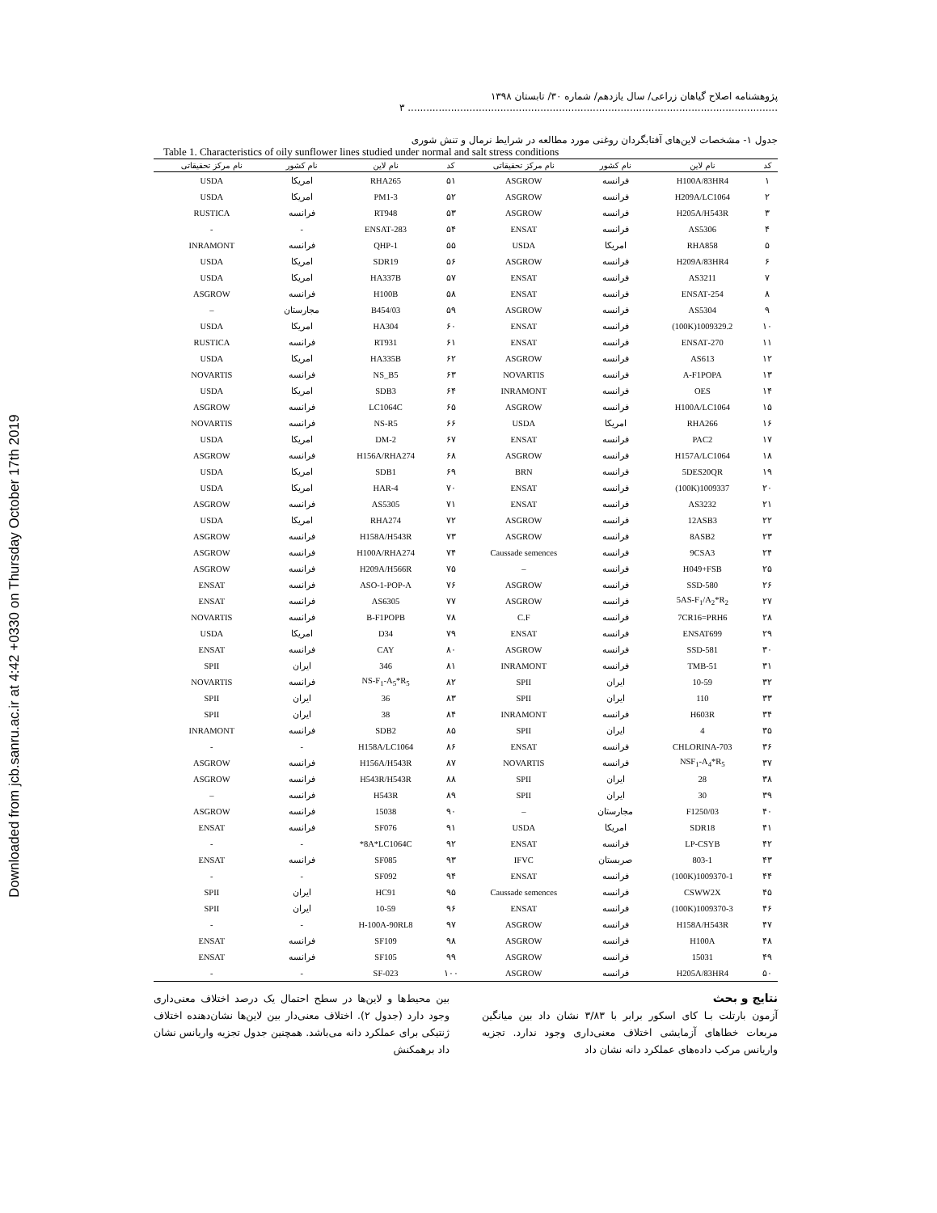Downloaded from jcb.sanru.ac.ir at 4:42 +0330 on Thursday October 17th 2019
پژوهشنامه اصلاح گیاهان زراعی/ سال یازدهم/ شماره ۳۰/ تابستان ۱۳۹۸ ........................................................................................................................ ۳
جدول ۱- مشخصات لاین‌های آفتابگردان روغنی مورد مطالعه در شرایط نرمال و تنش شوری
Table 1. Characteristics of oily sunflower lines studied under normal and salt stress conditions
| کد | نام لاین | نام کشور | نام مرکز تحقیقاتی | کد | نام لاین | نام کشور | نام مرکز تحقیقاتی |
| --- | --- | --- | --- | --- | --- | --- | --- |
| ۱ | H100A/83HR4 | فرانسه | ASGROW | ۵۱ | RHA265 | امریکا | USDA |
| ۲ | H209A/LC1064 | فرانسه | ASGROW | ۵۲ | PM1-3 | امریکا | USDA |
| ۳ | H205A/H543R | فرانسه | ASGROW | ۵۳ | RT948 | فرانسه | RUSTICA |
| ۴ | AS5306 | فرانسه | ENSAT | ۵۴ | 283-ENSAT | - | - |
| ۵ | RHA858 | امریکا | USDA | ۵۵ | QHP-1 | فرانسه | INRAMONT |
| ۶ | H209A/83HR4 | فرانسه | ASGROW | ۵۶ | SDR19 | امریکا | USDA |
| ۷ | AS3211 | فرانسه | ENSAT | ۵۷ | HA337B | امریکا | USDA |
| ۸ | 254-ENSAT | فرانسه | ENSAT | ۵۸ | H100B | فرانسه | ASGROW |
| ۹ | AS5304 | فرانسه | ASGROW | ۵۹ | B454/03 | مجارستان | – |
| ۱۰ | 1009329.2(100K) | فرانسه | ENSAT | ۶۰ | HA304 | امریکا | USDA |
| ۱۱ | 270-ENSAT | فرانسه | ENSAT | ۶۱ | RT931 | فرانسه | RUSTICA |
| ۱۲ | AS613 | فرانسه | ASGROW | ۶۲ | HA335B | امریکا | USDA |
| ۱۳ | A-F1POPA | فرانسه | NOVARTIS | ۶۳ | NS_B5 | فرانسه | NOVARTIS |
| ۱۴ | OES | فرانسه | INRAMONT | ۶۴ | SDB3 | امریکا | USDA |
| ۱۵ | H100A/LC1064 | فرانسه | ASGROW | ۶۵ | LC1064C | فرانسه | ASGROW |
| ۱۶ | RHA266 | امریکا | USDA | ۶۶ | NS-R5 | فرانسه | NOVARTIS |
| ۱۷ | PAC2 | فرانسه | ENSAT | ۶۷ | DM-2 | امریکا | USDA |
| ۱۸ | H157A/LC1064 | فرانسه | ASGROW | ۶۸ | H156A/RHA274 | فرانسه | ASGROW |
| ۱۹ | 5DES20QR | فرانسه | BRN | ۶۹ | SDB1 | امریکا | USDA |
| ۲۰ | 1009337(100K) | فرانسه | ENSAT | ۷۰ | HAR-4 | امریکا | USDA |
| ۲۱ | AS3232 | فرانسه | ENSAT | ۷۱ | AS5305 | فرانسه | ASGROW |
| ۲۲ | 12ASB3 | فرانسه | ASGROW | ۷۲ | RHA274 | امریکا | USDA |
| ۲۳ | 8ASB2 | فرانسه | ASGROW | ۷۳ | H158A/H543R | فرانسه | ASGROW |
| ۲۴ | 9CSA3 | فرانسه | Caussade semences | ۷۴ | H100A/RHA274 | فرانسه | ASGROW |
| ۲۵ | H049+FSB | فرانسه | – | ۷۵ | H209A/H566R | فرانسه | ASGROW |
| ۲۶ | SSD-580 | فرانسه | ASGROW | ۷۶ | ASO-1-POP-A | فرانسه | ENSAT |
| ۲۷ | 5AS-F<sub>1</sub>/A<sub>2</sub>*R<sub>2</sub> | فرانسه | ASGROW | ۷۷ | AS6305 | فرانسه | ENSAT |
| ۲۸ | 7CR16=PRH6 | فرانسه | C.F | ۷۸ | B-F1POPB | فرانسه | NOVARTIS |
| ۲۹ | ENSAT699 | فرانسه | ENSAT | ۷۹ | D34 | امریکا | USDA |
| ۳۰ | SSD-581 | فرانسه | ASGROW | ۸۰ | CAY | فرانسه | ENSAT |
| ۳۱ | TMB-51 | فرانسه | INRAMONT | ۸۱ | 346 | ایران | SPII |
| ۳۲ | 10-59 | ایران | SPII | ۸۲ | NS-F<sub>1</sub>-A<sub>5</sub>*R<sub>5</sub> | فرانسه | NOVARTIS |
| ۳۳ | 110 | ایران | SPII | ۸۳ | 36 | ایران | SPII |
| ۳۴ | H603R | فرانسه | INRAMONT | ۸۴ | 38 | ایران | SPII |
| ۳۵ | 4 | ایران | SPII | ۸۵ | SDB2 | فرانسه | INRAMONT |
| ۳۶ | 703-CHLORINA | فرانسه | ENSAT | ۸۶ | H158A/LC1064 | - | - |
| ۳۷ | NSF<sub>1</sub>-A<sub>4</sub>*R<sub>5</sub> | فرانسه | NOVARTIS | ۸۷ | H156A/H543R | فرانسه | ASGROW |
| ۳۸ | 28 | ایران | SPII | ۸۸ | H543R/H543R | فرانسه | ASGROW |
| ۳۹ | 30 | ایران | SPII | ۸۹ | H543R | فرانسه | – |
| ۴۰ | F1250/03 | مجارستان | – | ۹۰ | 15038 | فرانسه | ASGROW |
| ۴۱ | SDR18 | امریکا | USDA | ۹۱ | SF076 | فرانسه | ENSAT |
| ۴۲ | LP-CSYB | فرانسه | ENSAT | ۹۲ | 8A*LC1064C* | - | - |
| ۴۳ | 803-1 | صربستان | IFVC | ۹۳ | SF085 | فرانسه | ENSAT |
| ۴۴ | 1009370-1(100K) | فرانسه | ENSAT | ۹۴ | SF092 | - | - |
| ۴۵ | CSWW2X | فرانسه | Caussade semences | ۹۵ | HC91 | ایران | SPII |
| ۴۶ | 1009370-3(100K) | فرانسه | ENSAT | ۹۶ | 10-59 | ایران | SPII |
| ۴۷ | H158A/H543R | فرانسه | ASGROW | ۹۷ | H-100A-90RL8 | - | - |
| ۴۸ | H100A | فرانسه | ASGROW | ۹۸ | SF109 | فرانسه | ENSAT |
| ۴۹ | 15031 | فرانسه | ASGROW | ۹۹ | SF105 | فرانسه | ENSAT |
| ۵۰ | H205A/83HR4 | فرانسه | ASGROW | ۱۰۰ | SF-023 | - | - |
نتایج و بحث
آزمون بارتلت بـا کای اسکور برابر با ۳/۸۳ نشان داد بین میانگین مربعات خطاهای آزمایشی اختلاف معنی‌داری وجود ندارد. تجزیه واریانس مرکب داده‌های عملکرد دانه نشان داد
بین محیط‌ها و لاین‌ها در سطح احتمال یک درصد اختلاف معنی‌داری وجود دارد (جدول ۲). اختلاف معنی‌دار بین لاین‌ها نشان‌دهنده اختلاف ژنتیکی برای عملکرد دانه می‌باشد. همچنین جدول تجزیه واریانس نشان داد برهمکنش